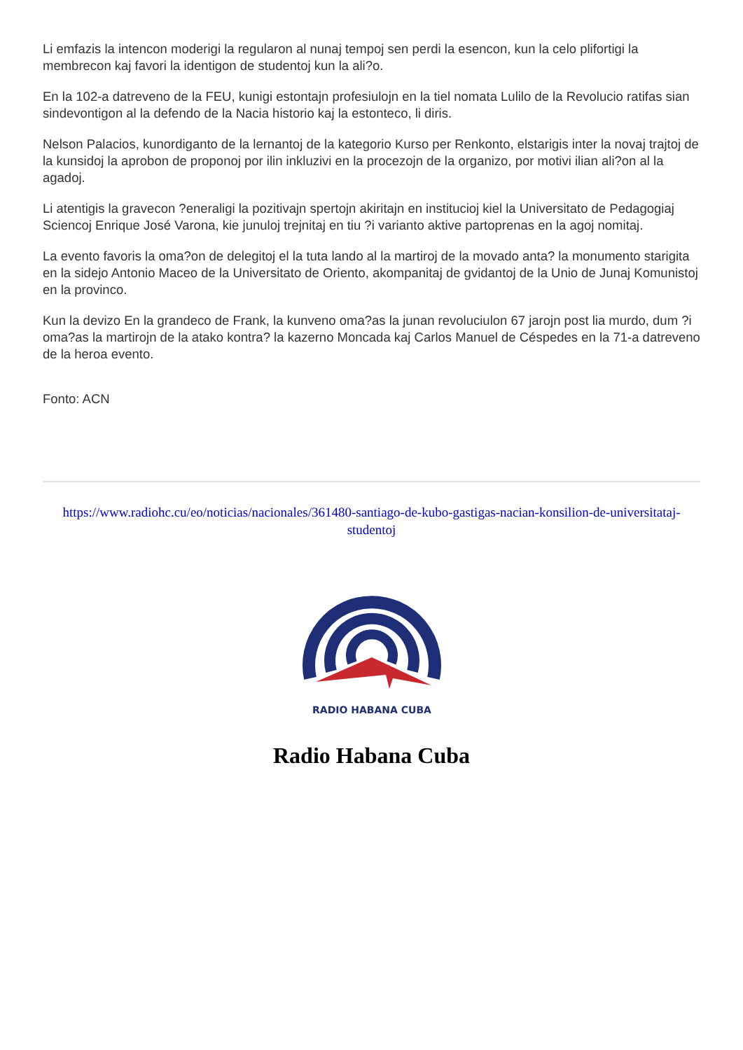Li emfazis la intencon moderigi la regularon al nunaj tempoj sen perdi la esencon, kun la celo plifortigi la membrecon kaj favori la identigon de studentoj kun la ali?o.
En la 102-a datreveno de la FEU, kunigi estontajn profesiulojn en la tiel nomata Lulilo de la Revolucio ratifas sian sindevontigon al la defendo de la Nacia historio kaj la estonteco, li diris.
Nelson Palacios, kunordiganto de la lernantoj de la kategorio Kurso per Renkonto, elstarigis inter la novaj trajtoj de la kunsidoj la aprobon de proponoj por ilin inkluzivi en la procezojn de la organizo, por motivi ilian ali?on al la agadoj.
Li atentigis la gravecon ?eneraligi la pozitivajn spertojn akiritajn en institucioj kiel la Universitato de Pedagogiaj Sciencoj Enrique José Varona, kie junuloj trejnitaj en tiu ?i varianto aktive partoprenas en la agoj nomitaj.
La evento favoris la oma?on de delegitoj el la tuta lando al la martiroj de la movado anta? la monumento starigita en la sidejo Antonio Maceo de la Universitato de Oriento, akompanitaj de gvidantoj de la Unio de Junaj Komunistoj en la provinco.
Kun la devizo En la grandeco de Frank, la kunveno oma?as la junan revoluciulon 67 jarojn post lia murdo, dum ?i oma?as la martirojn de la atako kontra? la kazerno Moncada kaj Carlos Manuel de Céspedes en la 71-a datreveno de la heroa evento.
Fonto: ACN
https://www.radiohc.cu/eo/noticias/nacionales/361480-santiago-de-kubo-gastigas-nacian-konsilion-de-universitataj-studentoj
RADIO HABANA CUBA
Radio Habana Cuba